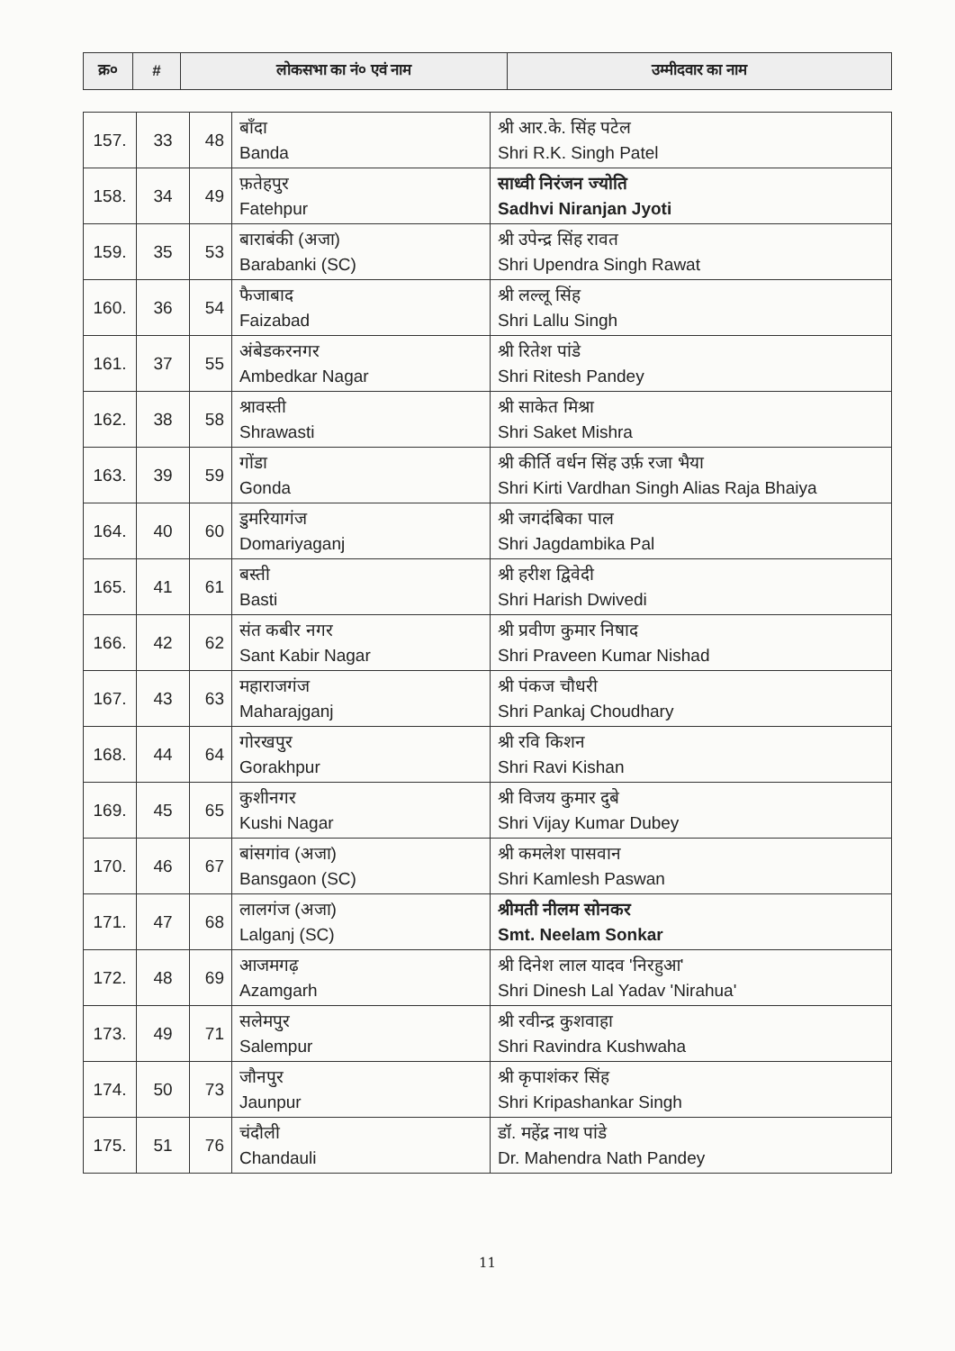| क्र० | # | लोकसभा का नं० एवं नाम | उम्मीदवार का नाम |
| --- | --- | --- | --- |
| 157. | 33 | 48 | बाँदा Banda | श्री आर.के. सिंह पटेल Shri R.K. Singh Patel |
| 158. | 34 | 49 | फ़तेहपुर Fatehpur | साध्वी निरंजन ज्योति Sadhvi Niranjan Jyoti |
| 159. | 35 | 53 | बाराबंकी (अजा) Barabanki (SC) | श्री उपेन्द्र सिंह रावत Shri Upendra Singh Rawat |
| 160. | 36 | 54 | फैजाबाद Faizabad | श्री लल्लू सिंह Shri Lallu Singh |
| 161. | 37 | 55 | अंबेडकरनगर Ambedkar Nagar | श्री रितेश पांडे Shri Ritesh Pandey |
| 162. | 38 | 58 | श्रावस्ती Shrawasti | श्री साकेत मिश्रा Shri Saket Mishra |
| 163. | 39 | 59 | गोंडा Gonda | श्री कीर्ति वर्धन सिंह उर्फ़ रजा भैया Shri Kirti Vardhan Singh Alias Raja Bhaiya |
| 164. | 40 | 60 | डुमरियागंज Domariyaganj | श्री जगदंबिका पाल Shri Jagdambika Pal |
| 165. | 41 | 61 | बस्ती Basti | श्री हरीश द्विवेदी Shri Harish Dwivedi |
| 166. | 42 | 62 | संत कबीर नगर Sant Kabir Nagar | श्री प्रवीण कुमार निषाद Shri Praveen Kumar Nishad |
| 167. | 43 | 63 | महाराजगंज Maharajganj | श्री पंकज चौधरी Shri Pankaj Choudhary |
| 168. | 44 | 64 | गोरखपुर Gorakhpur | श्री रवि किशन Shri Ravi Kishan |
| 169. | 45 | 65 | कुशीनगर Kushi Nagar | श्री विजय कुमार दुबे Shri Vijay Kumar Dubey |
| 170. | 46 | 67 | बांसगांव (अजा) Bansgaon (SC) | श्री कमलेश पासवान Shri Kamlesh Paswan |
| 171. | 47 | 68 | लालगंज (अजा) Lalganj (SC) | श्रीमती नीलम सोनकर Smt. Neelam Sonkar |
| 172. | 48 | 69 | आजमगढ़ Azamgarh | श्री दिनेश लाल यादव 'निरहुआ' Shri Dinesh Lal Yadav 'Nirahua' |
| 173. | 49 | 71 | सलेमपुर Salempur | श्री रवीन्द्र कुशवाहा Shri Ravindra Kushwaha |
| 174. | 50 | 73 | जौनपुर Jaunpur | श्री कृपाशंकर सिंह Shri Kripashankar Singh |
| 175. | 51 | 76 | चंदौली Chandauli | डॉ. महेंद्र नाथ पांडे Dr. Mahendra Nath Pandey |
11